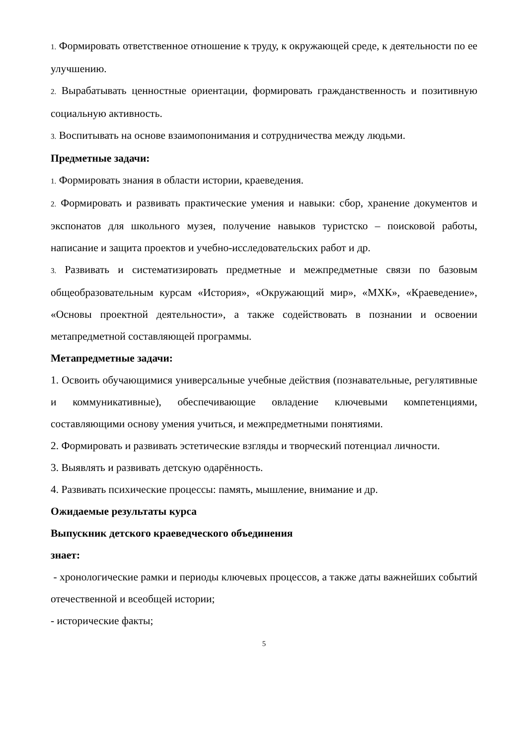1. Формировать ответственное отношение к труду, к окружающей среде, к деятельности по ее улучшению.
2. Вырабатывать ценностные ориентации, формировать гражданственность и позитивную социальную активность.
3. Воспитывать на основе взаимопонимания и сотрудничества между людьми.
Предметные задачи:
1. Формировать знания в области истории, краеведения.
2. Формировать и развивать практические умения и навыки: сбор, хранение документов и экспонатов для школьного музея, получение навыков туристско – поисковой работы, написание и защита проектов и учебно-исследовательских работ и др.
3. Развивать и систематизировать предметные и межпредметные связи по базовым общеобразовательным курсам «История», «Окружающий мир», «МХК», «Краеведение», «Основы проектной деятельности», а также содействовать в познании и освоении метапредметной составляющей программы.
Метапредметные задачи:
1. Освоить обучающимися универсальные учебные действия (познавательные, регулятивные и коммуникативные), обеспечивающие овладение ключевыми компетенциями, составляющими основу умения учиться, и межпредметными понятиями.
2. Формировать и развивать эстетические взгляды и творческий потенциал личности.
3. Выявлять и развивать детскую одарённость.
4. Развивать психические процессы: память, мышление, внимание и др.
Ожидаемые результаты курса
Выпускник детского краеведческого объединения
знает:
- хронологические рамки и периоды ключевых процессов, а также даты важнейших событий отечественной и всеобщей истории;
- исторические факты;
5